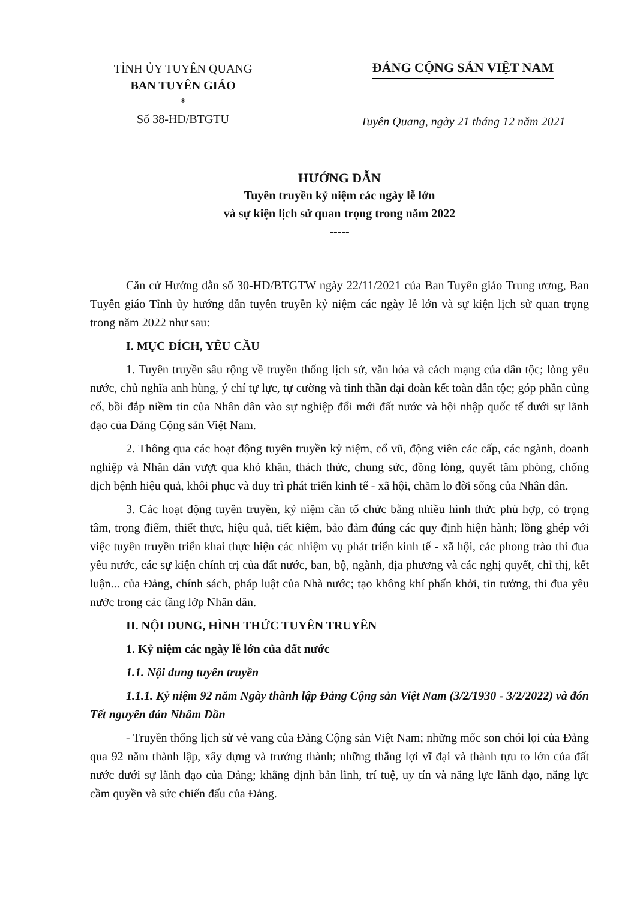TỈNH ỦY TUYÊN QUANG
BAN TUYÊN GIÁO
*
Số 38-HD/BTGTU
ĐẢNG CỘNG SẢN VIỆT NAM
Tuyên Quang, ngày 21 tháng 12 năm 2021
HƯỚNG DẪN
Tuyên truyền kỷ niệm các ngày lễ lớn
và sự kiện lịch sử quan trọng trong năm 2022
-----
Căn cứ Hướng dẫn số 30-HD/BTGTW ngày 22/11/2021 của Ban Tuyên giáo Trung ương, Ban Tuyên giáo Tỉnh ủy hướng dẫn tuyên truyền kỷ niệm các ngày lễ lớn và sự kiện lịch sử quan trọng trong năm 2022 như sau:
I. MỤC ĐÍCH, YÊU CẦU
1. Tuyên truyền sâu rộng về truyền thống lịch sử, văn hóa và cách mạng của dân tộc; lòng yêu nước, chủ nghĩa anh hùng, ý chí tự lực, tự cường và tinh thần đại đoàn kết toàn dân tộc; góp phần củng cố, bồi đắp niềm tin của Nhân dân vào sự nghiệp đổi mới đất nước và hội nhập quốc tế dưới sự lãnh đạo của Đảng Cộng sản Việt Nam.
2. Thông qua các hoạt động tuyên truyền kỷ niệm, cổ vũ, động viên các cấp, các ngành, doanh nghiệp và Nhân dân vượt qua khó khăn, thách thức, chung sức, đồng lòng, quyết tâm phòng, chống dịch bệnh hiệu quả, khôi phục và duy trì phát triển kinh tế - xã hội, chăm lo đời sống của Nhân dân.
3. Các hoạt động tuyên truyền, kỷ niệm cần tổ chức bằng nhiều hình thức phù hợp, có trọng tâm, trọng điểm, thiết thực, hiệu quả, tiết kiệm, bảo đảm đúng các quy định hiện hành; lồng ghép với việc tuyên truyền triển khai thực hiện các nhiệm vụ phát triển kinh tế - xã hội, các phong trào thi đua yêu nước, các sự kiện chính trị của đất nước, ban, bộ, ngành, địa phương và các nghị quyết, chỉ thị, kết luận... của Đảng, chính sách, pháp luật của Nhà nước; tạo không khí phấn khởi, tin tưởng, thi đua yêu nước trong các tầng lớp Nhân dân.
II. NỘI DUNG, HÌNH THỨC TUYÊN TRUYỀN
1. Kỷ niệm các ngày lễ lớn của đất nước
1.1. Nội dung tuyên truyền
1.1.1. Kỷ niệm 92 năm Ngày thành lập Đảng Cộng sản Việt Nam (3/2/1930 - 3/2/2022) và đón Tết nguyên đán Nhâm Dần
- Truyền thống lịch sử vẻ vang của Đảng Cộng sản Việt Nam; những mốc son chói lọi của Đảng qua 92 năm thành lập, xây dựng và trưởng thành; những thắng lợi vĩ đại và thành tựu to lớn của đất nước dưới sự lãnh đạo của Đảng; khẳng định bản lĩnh, trí tuệ, uy tín và năng lực lãnh đạo, năng lực cầm quyền và sức chiến đấu của Đảng.